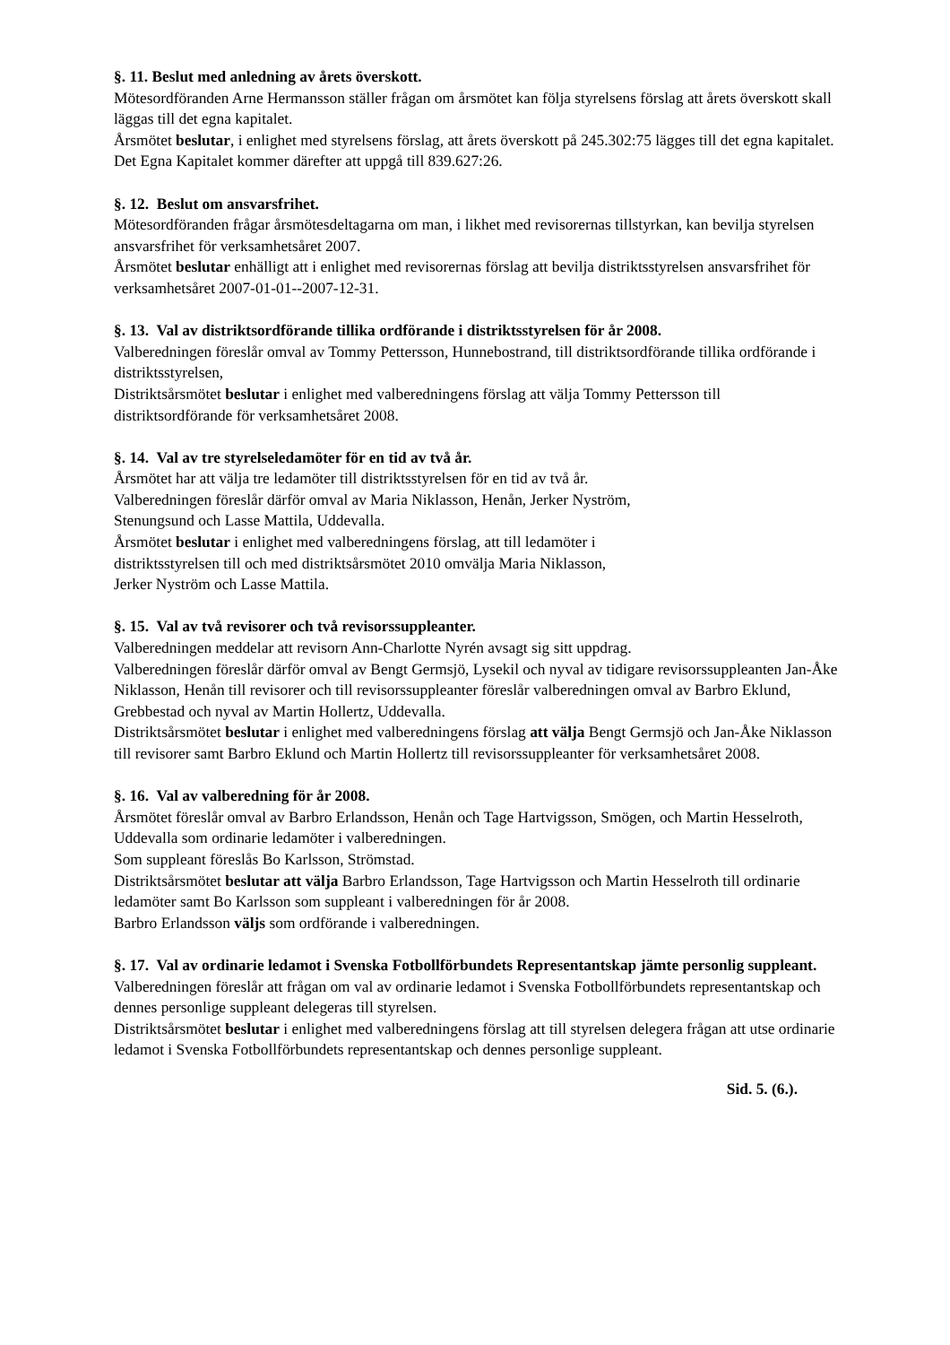§. 11. Beslut med anledning av årets överskott.
Mötesordföranden Arne Hermansson ställer frågan om årsmötet kan följa styrelsens förslag att årets överskott skall läggas till det egna kapitalet.
Årsmötet beslutar, i enlighet med styrelsens förslag, att årets överskott på 245.302:75 lägges till det egna kapitalet. Det Egna Kapitalet kommer därefter att uppgå till 839.627:26.
§. 12. Beslut om ansvarsfrihet.
Mötesordföranden frågar årsmötesdeltagarna om man, i likhet med revisorernas tillstyrkan, kan bevilja styrelsen ansvarsfrihet för verksamhetsåret 2007.
Årsmötet beslutar enhälligt att i enlighet med revisorernas förslag att bevilja distriktsstyrelsen ansvarsfrihet för verksamhetsåret 2007-01-01--2007-12-31.
§. 13. Val av distriktsordförande tillika ordförande i distriktsstyrelsen för år 2008.
Valberedningen föreslår omval av Tommy Pettersson, Hunnebostrand, till distriktsordförande tillika ordförande i distriktsstyrelsen,
Distriktsårsmötet beslutar i enlighet med valberedningens förslag att välja Tommy Pettersson till distriktsordförande för verksamhetsåret 2008.
§. 14. Val av tre styrelseledamöter för en tid av två år.
Årsmötet har att välja tre ledamöter till distriktsstyrelsen för en tid av två år.
Valberedningen föreslår därför omval av Maria Niklasson, Henån, Jerker Nyström,
Stenungsund och Lasse Mattila, Uddevalla.
Årsmötet beslutar i enlighet med valberedningens förslag, att till ledamöter i
distriktsstyrelsen till och med distriktsårsmötet 2010 omvälja Maria Niklasson,
Jerker Nyström och Lasse Mattila.
§. 15. Val av två revisorer och två revisorssuppleanter.
Valberedningen meddelar att revisorn Ann-Charlotte Nyrén avsagt sig sitt uppdrag.
Valberedningen föreslår därför omval av Bengt Germsjö, Lysekil och nyval av tidigare revisorssuppleanten Jan-Åke Niklasson, Henån till revisorer och till revisorssuppleanter föreslår valberedningen omval av Barbro Eklund, Grebbestad och nyval av Martin Hollertz, Uddevalla.
Distriktsårsmötet beslutar i enlighet med valberedningens förslag att välja Bengt Germsjö och Jan-Åke Niklasson till revisorer samt Barbro Eklund och Martin Hollertz till revisorssuppleanter för verksamhetsåret 2008.
§. 16. Val av valberedning för år 2008.
Årsmötet föreslår omval av Barbro Erlandsson, Henån och Tage Hartvigsson, Smögen, och Martin Hesselroth, Uddevalla som ordinarie ledamöter i valberedningen.
Som suppleant föreslås Bo Karlsson, Strömstad.
Distriktsårsmötet beslutar att välja Barbro Erlandsson, Tage Hartvigsson och Martin Hesselroth till ordinarie ledamöter samt Bo Karlsson som suppleant i valberedningen för år 2008.
Barbro Erlandsson väljs som ordförande i valberedningen.
§. 17. Val av ordinarie ledamot i Svenska Fotbollförbundets Representantskap jämte personlig suppleant.
Valberedningen föreslår att frågan om val av ordinarie ledamot i Svenska Fotbollförbundets representantskap och dennes personlige suppleant delegeras till styrelsen.
Distriktsårsmötet beslutar i enlighet med valberedningens förslag att till styrelsen delegera frågan att utse ordinarie ledamot i Svenska Fotbollförbundets representantskap och dennes personlige suppleant.
Sid. 5. (6.).